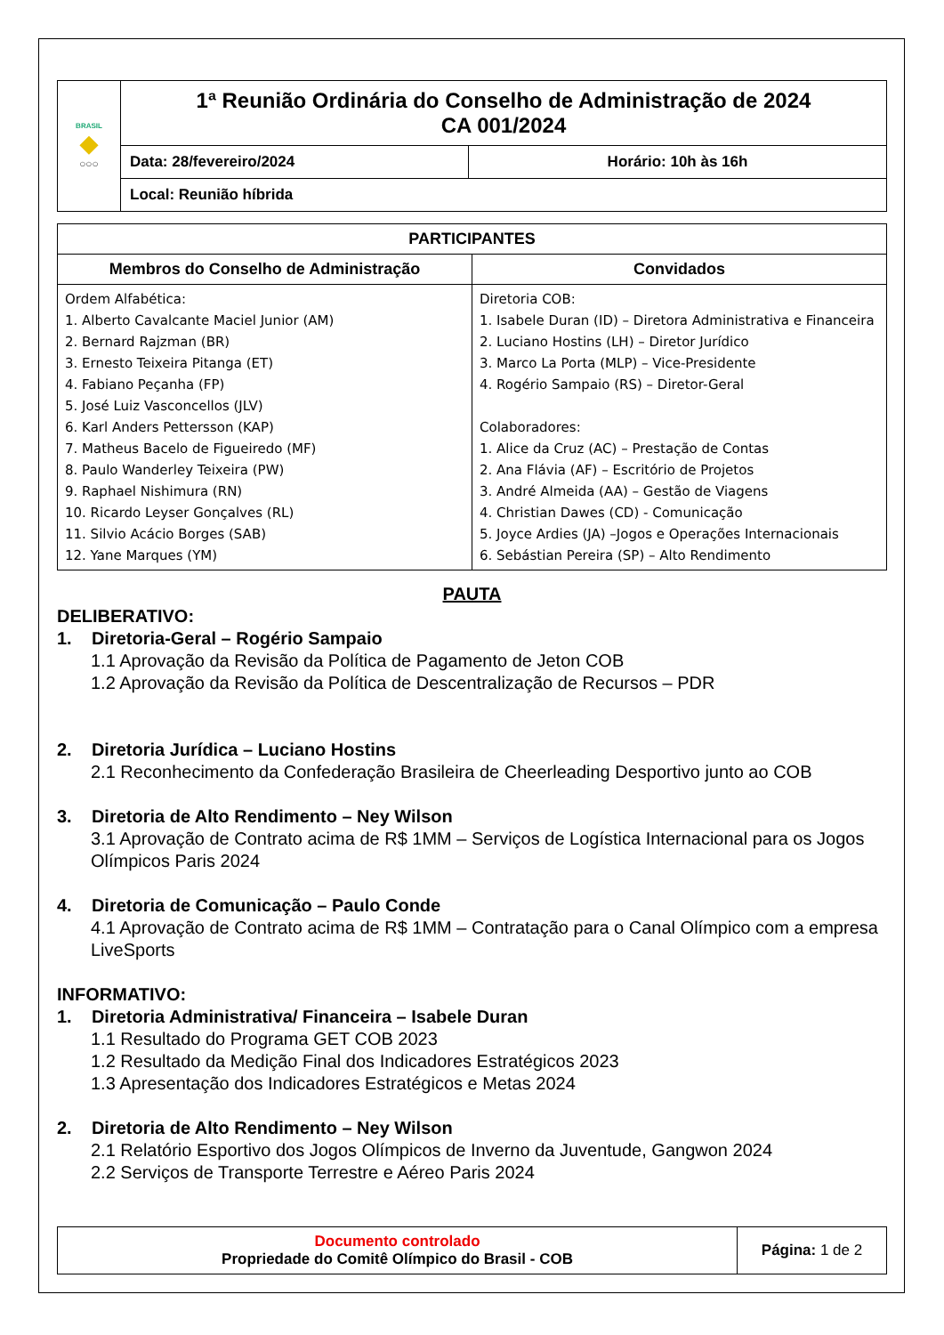| BRASIL ◆ ○○○ | 1ª Reunião Ordinária do Conselho de Administração de 2024 CA 001/2024 | |
| | Data: 28/fevereiro/2024 | Horário: 10h às 16h |
| | Local: Reunião híbrida | |
| PARTICIPANTES | |
| --- | --- |
| Membros do Conselho de Administração | Convidados |
| Ordem Alfabética: 1. Alberto Cavalcante Maciel Junior (AM) 2. Bernard Rajzman (BR) 3. Ernesto Teixeira Pitanga (ET) 4. Fabiano Peçanha (FP) 5. José Luiz Vasconcellos (JLV) 6. Karl Anders Pettersson (KAP) 7. Matheus Bacelo de Figueiredo (MF) 8. Paulo Wanderley Teixeira (PW) 9. Raphael Nishimura (RN) 10. Ricardo Leyser Gonçalves (RL) 11. Silvio Acácio Borges (SAB) 12. Yane Marques (YM) | Diretoria COB: 1. Isabele Duran (ID) – Diretora Administrativa e Financeira 2. Luciano Hostins (LH) – Diretor Jurídico 3. Marco La Porta (MLP) – Vice-Presidente 4. Rogério Sampaio (RS) – Diretor-Geral Colaboradores: 1. Alice da Cruz (AC) – Prestação de Contas 2. Ana Flávia (AF) – Escritório de Projetos 3. André Almeida (AA) – Gestão de Viagens 4. Christian Dawes (CD) - Comunicação 5. Joyce Ardies (JA) –Jogos e Operações Internacionais 6. Sebástian Pereira (SP) – Alto Rendimento |
PAUTA
DELIBERATIVO:
1. Diretoria-Geral – Rogério Sampaio
1.1 Aprovação da Revisão da Política de Pagamento de Jeton COB
1.2 Aprovação da Revisão da Política de Descentralização de Recursos – PDR
2. Diretoria Jurídica – Luciano Hostins
2.1 Reconhecimento da Confederação Brasileira de Cheerleading Desportivo junto ao COB
3. Diretoria de Alto Rendimento – Ney Wilson
3.1 Aprovação de Contrato acima de R$ 1MM – Serviços de Logística Internacional para os Jogos Olímpicos Paris 2024
4. Diretoria de Comunicação – Paulo Conde
4.1 Aprovação de Contrato acima de R$ 1MM – Contratação para o Canal Olímpico com a empresa LiveSports
INFORMATIVO:
1. Diretoria Administrativa/ Financeira – Isabele Duran
1.1 Resultado do Programa GET COB 2023
1.2 Resultado da Medição Final dos Indicadores Estratégicos 2023
1.3 Apresentação dos Indicadores Estratégicos e Metas 2024
2. Diretoria de Alto Rendimento – Ney Wilson
2.1 Relatório Esportivo dos Jogos Olímpicos de Inverno da Juventude, Gangwon 2024
2.2 Serviços de Transporte Terrestre e Aéreo Paris 2024
| Documento controlado Propriedade do Comitê Olímpico do Brasil - COB | Página: 1 de 2 |